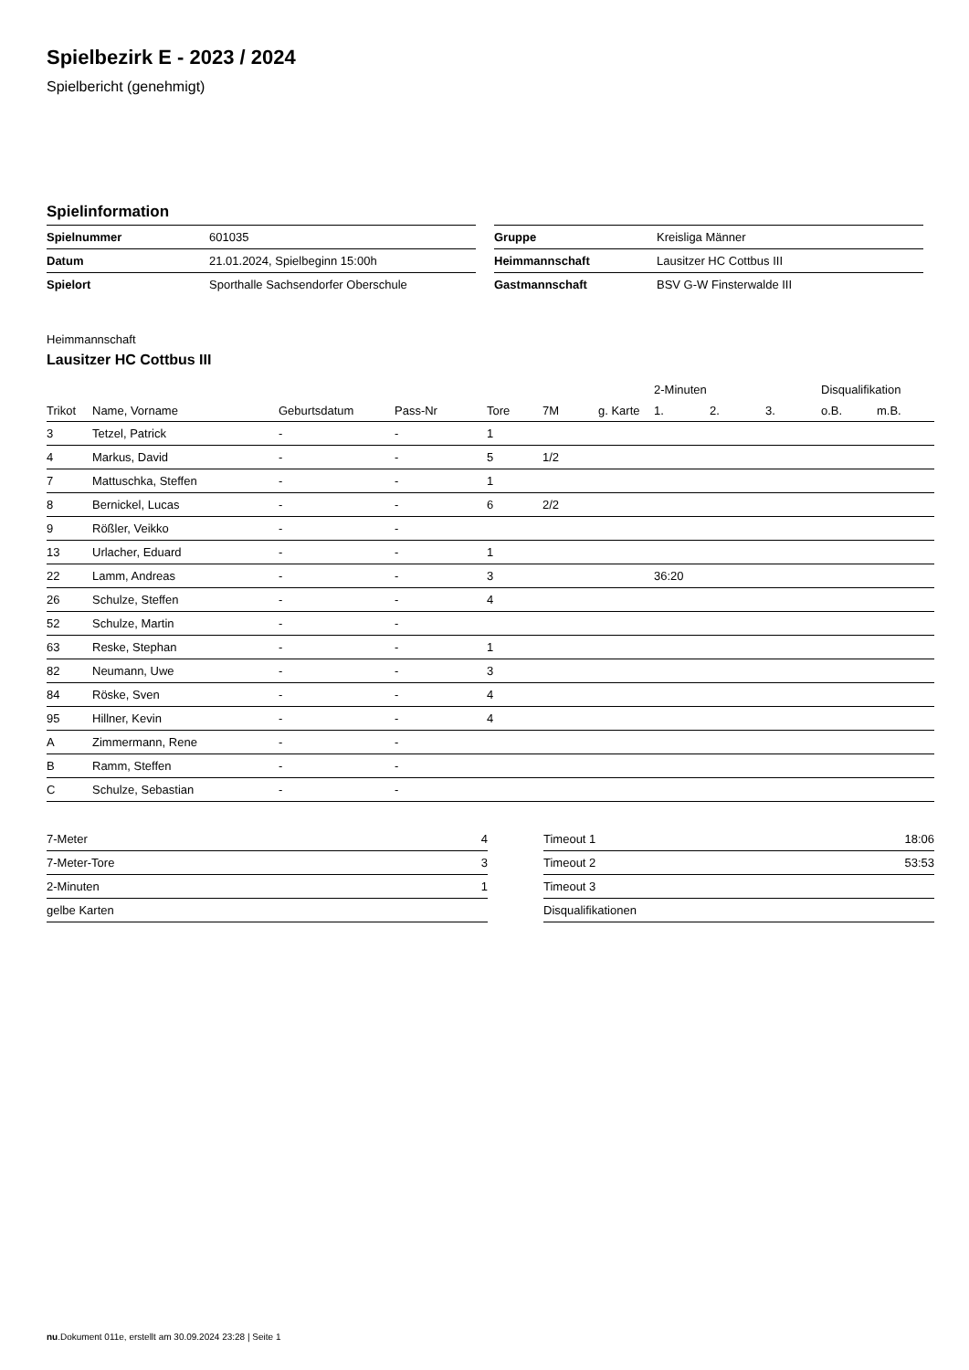Spielbezirk E - 2023 / 2024
Spielbericht (genehmigt)
Spielinformation
| Spielnummer | 601035 |
| Datum | 21.01.2024, Spielbeginn 15:00h |
| Spielort | Sporthalle Sachsendorfer Oberschule |
| Gruppe | Kreisliga Männer |
| Heimmannschaft | Lausitzer HC Cottbus III |
| Gastmannschaft | BSV G-W Finsterwalde III |
Heimmannschaft
Lausitzer HC Cottbus III
| | | | | | | | 2-Minuten | | | Disqualifikation | |
| --- | --- | --- | --- | --- | --- | --- | --- | --- | --- | --- | --- |
| Trikot | Name, Vorname | Geburtsdatum | Pass-Nr | Tore | 7M | g. Karte | 1. | 2. | 3. | o.B. | m.B. |
| 3 | Tetzel, Patrick | - | - | 1 | | | | | | | |
| 4 | Markus, David | - | - | 5 | 1/2 | | | | | | |
| 7 | Mattuschka, Steffen | - | - | 1 | | | | | | | |
| 8 | Bernickel, Lucas | - | - | 6 | 2/2 | | | | | | |
| 9 | Rößler, Veikko | - | - | | | | | | | | |
| 13 | Urlacher, Eduard | - | - | 1 | | | | | | | |
| 22 | Lamm, Andreas | - | - | 3 | | | 36:20 | | | | |
| 26 | Schulze, Steffen | - | - | 4 | | | | | | | |
| 52 | Schulze, Martin | - | - | | | | | | | | |
| 63 | Reske, Stephan | - | - | 1 | | | | | | | |
| 82 | Neumann, Uwe | - | - | 3 | | | | | | | |
| 84 | Röske, Sven | - | - | 4 | | | | | | | |
| 95 | Hillner, Kevin | - | - | 4 | | | | | | | |
| A | Zimmermann, Rene | - | - | | | | | | | | |
| B | Ramm, Steffen | - | - | | | | | | | | |
| C | Schulze, Sebastian | - | - | | | | | | | | |
| 7-Meter | 4 |
| 7-Meter-Tore | 3 |
| 2-Minuten | 1 |
| gelbe Karten | |
| Timeout 1 | 18:06 |
| Timeout 2 | 53:53 |
| Timeout 3 | |
| Disqualifikationen | |
nu.Dokument 011e, erstellt am 30.09.2024 23:28 | Seite 1